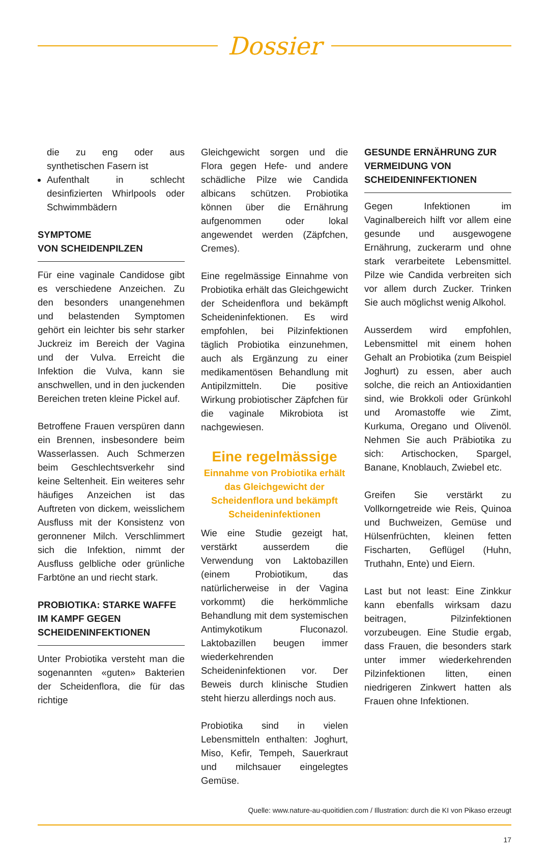Dossier
die zu eng oder aus synthetischen Fasern ist
Aufenthalt in schlecht desinfizierten Whirlpools oder Schwimmbädern
SYMPTOME
VON SCHEIDENPILZEN
Für eine vaginale Candidose gibt es verschiedene Anzeichen. Zu den besonders unangenehmen und belastenden Symptomen gehört ein leichter bis sehr starker Juckreiz im Bereich der Vagina und der Vulva. Erreicht die Infektion die Vulva, kann sie anschwellen, und in den juckenden Bereichen treten kleine Pickel auf.
Betroffene Frauen verspüren dann ein Brennen, insbesondere beim Wasserlassen. Auch Schmerzen beim Geschlechtsverkehr sind keine Seltenheit. Ein weiteres sehr häufiges Anzeichen ist das Auftreten von dickem, weisslichem Ausfluss mit der Konsistenz von geronnener Milch. Verschlimmert sich die Infektion, nimmt der Ausfluss gelbliche oder grünliche Farbtöne an und riecht stark.
PROBIOTIKA: STARKE WAFFE IM KAMPF GEGEN SCHEIDENINFEKTIONEN
Unter Probiotika versteht man die sogenannten «guten» Bakterien der Scheidenflora, die für das richtige
Gleichgewicht sorgen und die Flora gegen Hefe- und andere schädliche Pilze wie Candida albicans schützen. Probiotika können über die Ernährung aufgenommen oder lokal angewendet werden (Zäpfchen, Cremes).
Eine regelmässige Einnahme von Probiotika erhält das Gleichgewicht der Scheidenflora und bekämpft Scheideninfektionen. Es wird empfohlen, bei Pilzinfektionen täglich Probiotika einzunehmen, auch als Ergänzung zu einer medikamentösen Behandlung mit Antipilzmitteln. Die positive Wirkung probiotischer Zäpfchen für die vaginale Mikrobiota ist nachgewiesen.
Eine regelmässige
Einnahme von Probiotika erhält das Gleichgewicht der Scheidenflora und bekämpft Scheideninfektionen
Wie eine Studie gezeigt hat, verstärkt ausserdem die Verwendung von Laktobazillen (einem Probiotikum, das natürlicherweise in der Vagina vorkommt) die herkömmliche Behandlung mit dem systemischen Antimykotikum Fluconazol. Laktobazillen beugen immer wiederkehrenden Scheideninfektionen vor. Der Beweis durch klinische Studien steht hierzu allerdings noch aus.
Probiotika sind in vielen Lebensmitteln enthalten: Joghurt, Miso, Kefir, Tempeh, Sauerkraut und milchsauer eingelegtes Gemüse.
GESUNDE ERNÄHRUNG ZUR VERMEIDUNG VON SCHEIDENINFEKTIONEN
Gegen Infektionen im Vaginalbereich hilft vor allem eine gesunde und ausgewogene Ernährung, zuckerarm und ohne stark verarbeitete Lebensmittel. Pilze wie Candida verbreiten sich vor allem durch Zucker. Trinken Sie auch möglichst wenig Alkohol.
Ausserdem wird empfohlen, Lebensmittel mit einem hohen Gehalt an Probiotika (zum Beispiel Joghurt) zu essen, aber auch solche, die reich an Antioxidantien sind, wie Brokkoli oder Grünkohl und Aromastoffe wie Zimt, Kurkuma, Oregano und Olivenöl. Nehmen Sie auch Präbiotika zu sich: Artischocken, Spargel, Banane, Knoblauch, Zwiebel etc.
Greifen Sie verstärkt zu Vollkorngetreide wie Reis, Quinoa und Buchweizen, Gemüse und Hülsenfrüchten, kleinen fetten Fischarten, Geflügel (Huhn, Truthahn, Ente) und Eiern.
Last but not least: Eine Zinkkur kann ebenfalls wirksam dazu beitragen, Pilzinfektionen vorzubeugen. Eine Studie ergab, dass Frauen, die besonders stark unter immer wiederkehrenden Pilzinfektionen litten, einen niedrigeren Zinkwert hatten als Frauen ohne Infektionen.
Quelle: www.nature-au-quoitidien.com / Illustration: durch die KI von Pikaso erzeugt
17